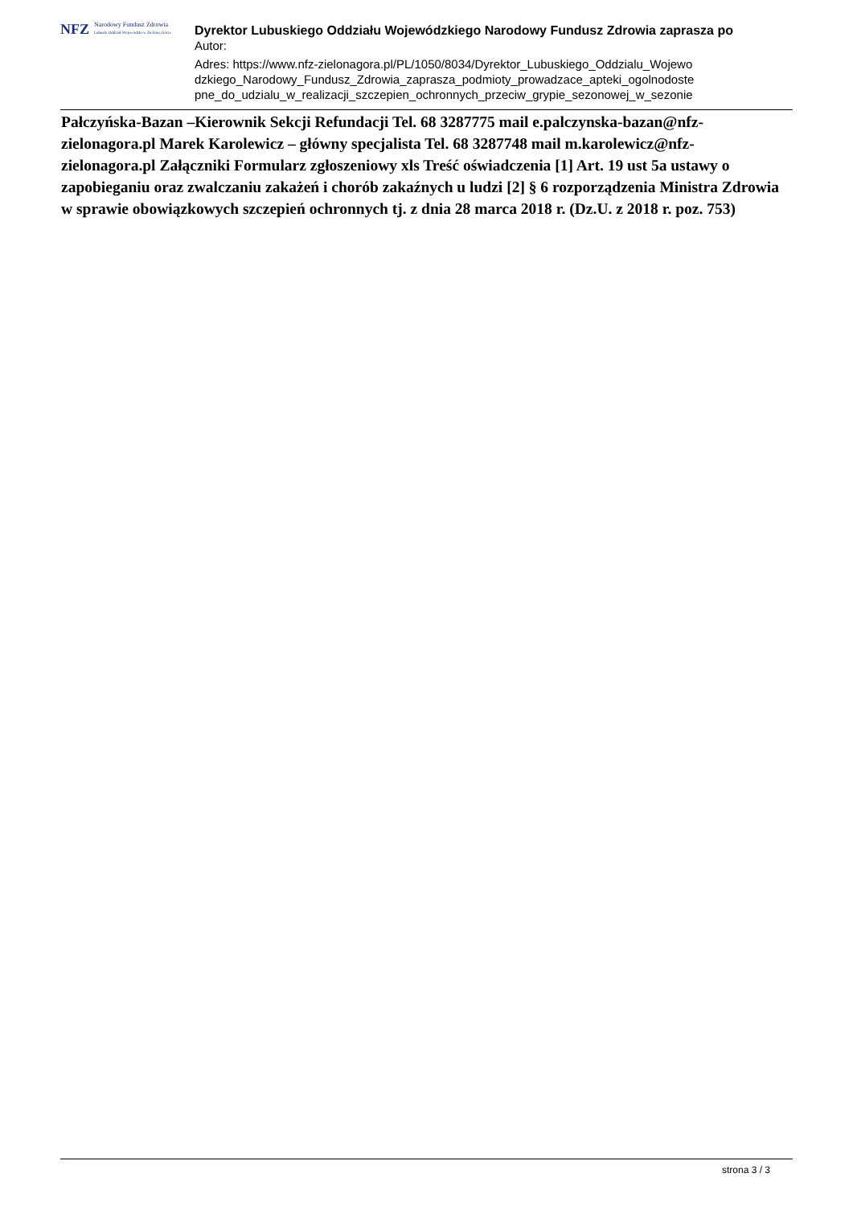NFZ
Narodowy Fundusz Zdrowia
Lubuski Oddział Wojewódzki w Zielonej Górze
Dyrektor Lubuskiego Oddziału Wojewódzkiego Narodowy Fundusz Zdrowia zaprasza po
Autor:
Adres: https://www.nfz-zielonagora.pl/PL/1050/8034/Dyrektor_Lubuskiego_Oddzialu_Wojewo dzkiego_Narodowy_Fundusz_Zdrowia_zaprasza_podmioty_prowadzace_apteki_ogolnodoste pne_do_udzialu_w_realizacji_szczepien_ochronnych_przeciw_grypie_sezonowej_w_sezonie
Pałczyńska-Bazan –Kierownik Sekcji Refundacji Tel. 68 3287775 mail e.palczynska-bazan@nfz-zielonagora.pl Marek Karolewicz – główny specjalista Tel. 68 3287748 mail m.karolewicz@nfz-zielonagora.pl Załączniki Formularz zgłoszeniowy xls Treść oświadczenia [1] Art. 19 ust 5a ustawy o zapobieganiu oraz zwalczaniu zakażeń i chorób zakaźnych u ludzi [2] § 6 rozporządzenia Ministra Zdrowia w sprawie obowiązkowych szczepień ochronnych tj. z dnia 28 marca 2018 r. (Dz.U. z 2018 r. poz. 753)
strona 3 / 3